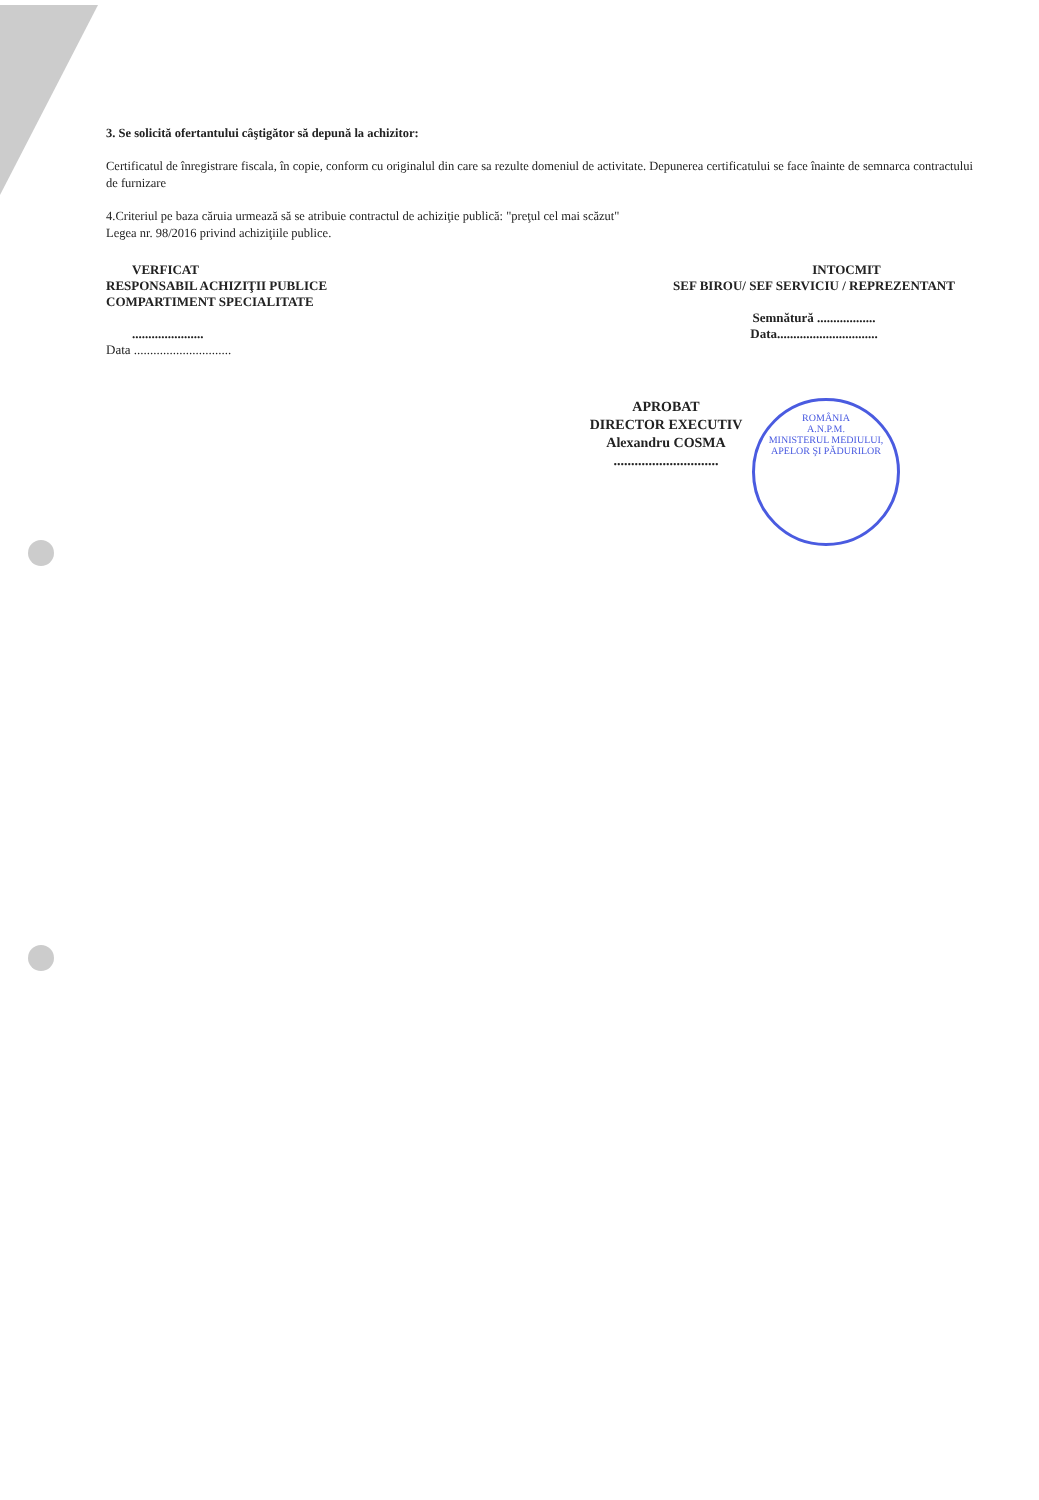3. Se solicită ofertantului câştigător să depună la achizitor:
Certificatul de înregistrare fiscala, în copie, conform cu originalul din care sa rezulte domeniul de activitate. Depunerea certificatului se face înainte de semnarca contractului de furnizare
4.Criteriul pe baza căruia urmează să se atribuie contractul de achiziţie publică: "preţul cel mai scăzut"
Legea nr. 98/2016 privind achiziţiile publice.
VERFICAT
RESPONSABIL ACHIZIŢII PUBLICE
COMPARTIMENT SPECIALITATE
......................
Data ..............................
INTOCMIT
SEF BIROU/ SEF SERVICIU / REPREZENTANT
Semnătură ..................
Data...............................
APROBAT
DIRECTOR EXECUTIV
Alexandru COSMA
..............................
ROMÂNIA
A.N.P.M.
MINISTERUL MEDIULUI, APELOR ŞI PĂDURILOR